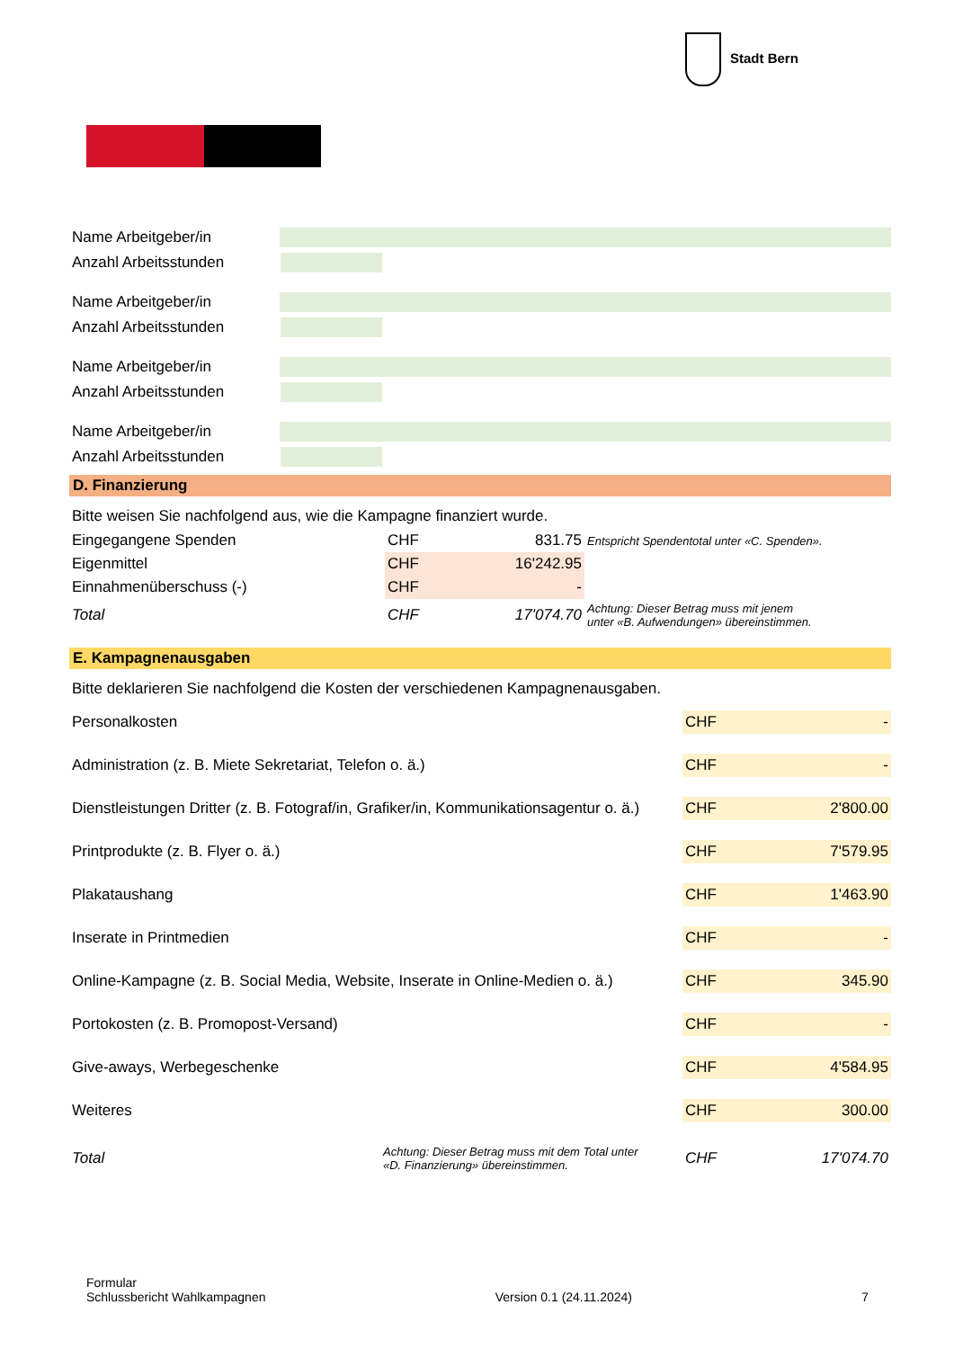Stadt Bern
Name Arbeitgeber/in
Anzahl Arbeitsstunden
Name Arbeitgeber/in
Anzahl Arbeitsstunden
Name Arbeitgeber/in
Anzahl Arbeitsstunden
Name Arbeitgeber/in
Anzahl Arbeitsstunden
D. Finanzierung
Bitte weisen Sie nachfolgend aus, wie die Kampagne finanziert wurde.
| Eingegangene Spenden | CHF | 831.75 | Entspricht Spendentotal unter «C. Spenden». |
| Eigenmittel | CHF | 16'242.95 | |
| Einnahmenüberschuss (-) | CHF | - | |
| Total | CHF | 17'074.70 | Achtung: Dieser Betrag muss mit jenem unter «B. Aufwendungen» übereinstimmen. |
E. Kampagnenausgaben
Bitte deklarieren Sie nachfolgend die Kosten der verschiedenen Kampagnenausgaben.
| Personalkosten | | CHF | - |
| Administration (z. B. Miete Sekretariat, Telefon o. ä.) | | CHF | - |
| Dienstleistungen Dritter (z. B. Fotograf/in, Grafiker/in, Kommunikationsagentur o. ä.) | | CHF | 2'800.00 |
| Printprodukte (z. B. Flyer o. ä.) | | CHF | 7'579.95 |
| Plakataushang | | CHF | 1'463.90 |
| Inserate in Printmedien | | CHF | - |
| Online-Kampagne (z. B. Social Media, Website, Inserate in Online-Medien o. ä.) | | CHF | 345.90 |
| Portokosten (z. B. Promopost-Versand) | | CHF | - |
| Give-aways, Werbegeschenke | | CHF | 4'584.95 |
| Weiteres | | CHF | 300.00 |
| Total | Achtung: Dieser Betrag muss mit dem Total unter «D. Finanzierung» übereinstimmen. | CHF | 17'074.70 |
Formular
Schlussbericht Wahlkampagnen
Version 0.1 (24.11.2024)
7